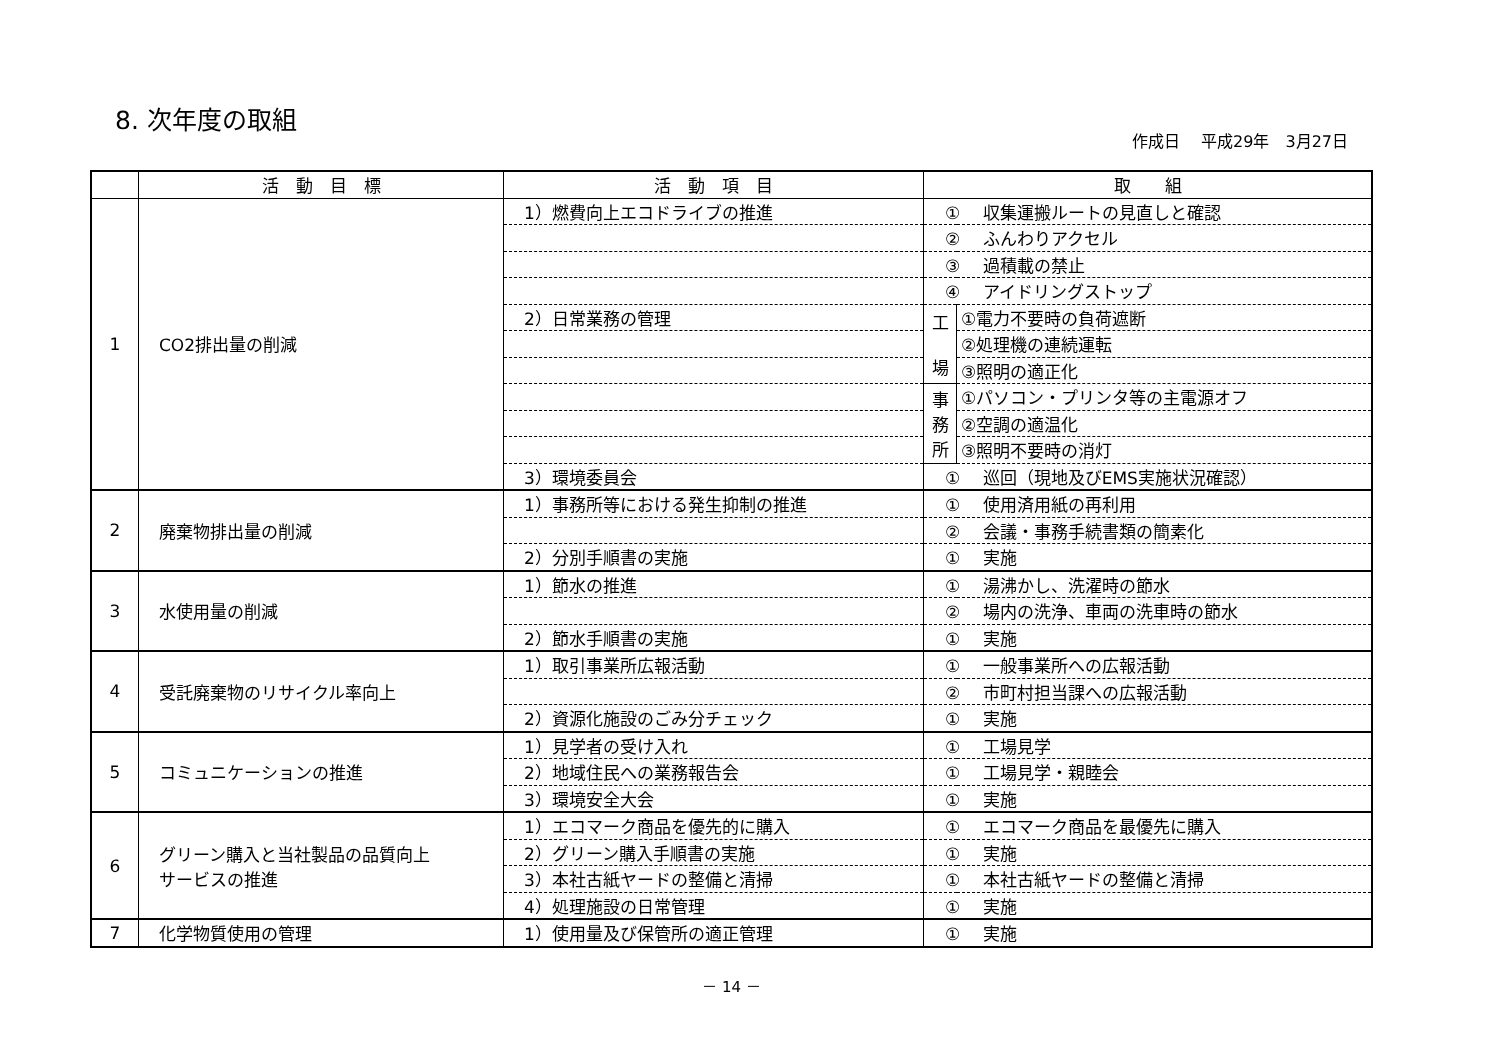8. 次年度の取組
作成日　 平成29年　3月27日
| | 活 動 目 標 | 活 動 項 目 | 取 組 | |
| --- | --- | --- | --- | --- |
| 1 | CO2排出量の削減 | 1）燃費向上エコドライブの推進 | ① 収集運搬ルートの見直しと確認 | |
| | | | ② ふんわりアクセル | |
| | | | ③ 過積載の禁止 | |
| | | | ④ アイドリングストップ | |
| | | 2）日常業務の管理 | 工 場 | ①電力不要時の負荷遮断 |
| | | | | ②処理機の連続運転 |
| | | | | ③照明の適正化 |
| | | | 事 務 所 | ①パソコン・プリンタ等の主電源オフ |
| | | | | ②空調の適温化 |
| | | | | ③照明不要時の消灯 |
| | | 3）環境委員会 | ① 巡回（現地及びEMS実施状況確認） | |
| 2 | 廃棄物排出量の削減 | 1）事務所等における発生抑制の推進 | ① 使用済用紙の再利用 | |
| | | | ② 会議・事務手続書類の簡素化 | |
| | | 2）分別手順書の実施 | ① 実施 | |
| 3 | 水使用量の削減 | 1）節水の推進 | ① 湯沸かし、洗濯時の節水 | |
| | | | ② 場内の洗浄、車両の洗車時の節水 | |
| | | 2）節水手順書の実施 | ① 実施 | |
| 4 | 受託廃棄物のリサイクル率向上 | 1）取引事業所広報活動 | ① 一般事業所への広報活動 | |
| | | | ② 市町村担当課への広報活動 | |
| | | 2）資源化施設のごみ分チェック | ① 実施 | |
| 5 | コミュニケーションの推進 | 1）見学者の受け入れ | ① 工場見学 | |
| | | 2）地域住民への業務報告会 | ① 工場見学・親睦会 | |
| | | 3）環境安全大会 | ① 実施 | |
| 6 | グリーン購入と当社製品の品質向上 サービスの推進 | 1）エコマーク商品を優先的に購入 | ① エコマーク商品を最優先に購入 | |
| | | 2）グリーン購入手順書の実施 | ① 実施 | |
| | | 3）本社古紙ヤードの整備と清掃 | ① 本社古紙ヤードの整備と清掃 | |
| | | 4）処理施設の日常管理 | ① 実施 | |
| 7 | 化学物質使用の管理 | 1）使用量及び保管所の適正管理 | ① 実施 | |
－ 14 －